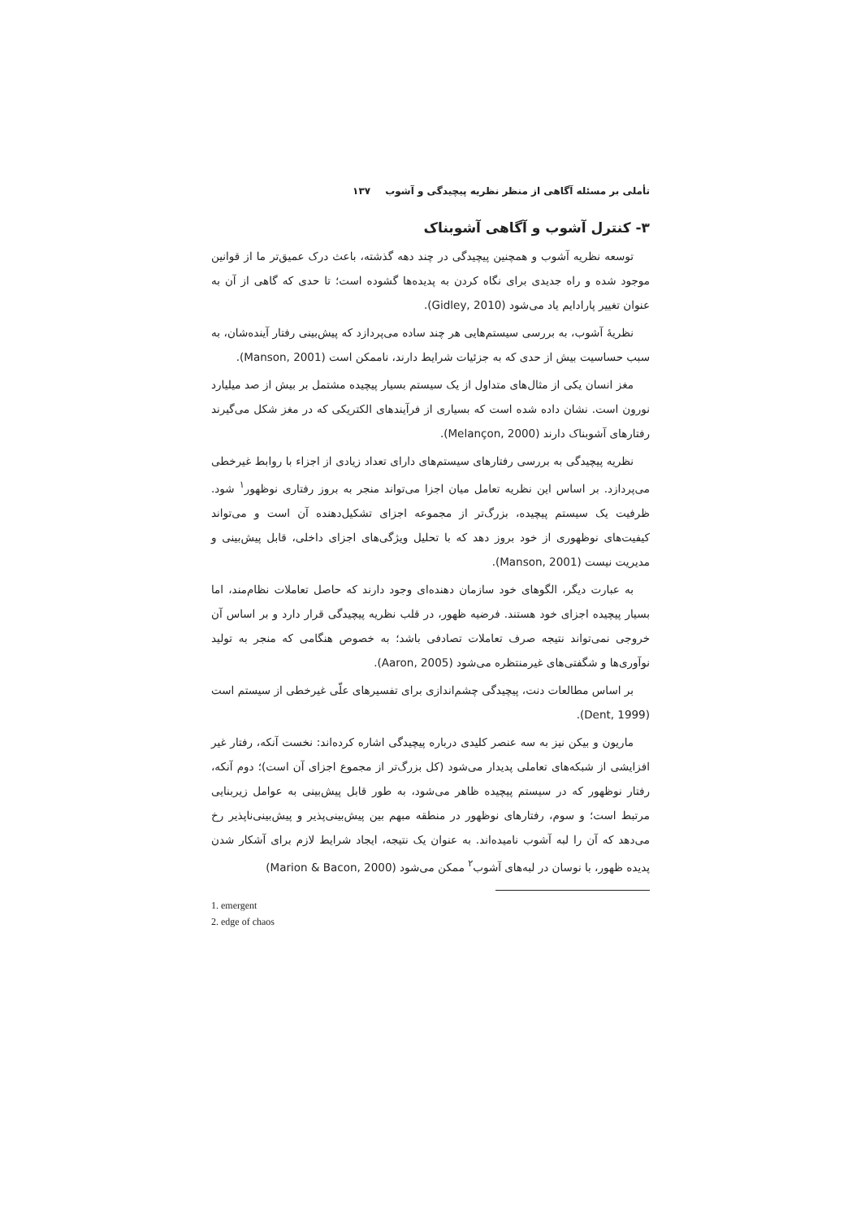تأملی بر مسئله آگاهی از منظر نظریه پیچیدگی و آشوب ۱۳۷
۳- کنترل آشوب و آگاهی آشوبناک
توسعه نظریه آشوب و همچنین پیچیدگی در چند دهه گذشته، باعث درک عمیق‌تر ما از قوانین موجود شده و راه جدیدی برای نگاه کردن به پدیده‌ها گشوده است؛ تا حدی که گاهی از آن به عنوان تغییر پارادایم یاد می‌شود (Gidley, 2010).
نظریهٔ آشوب، به بررسی سیستم‌هایی هر چند ساده می‌پردازد که پیش‌بینی رفتار آینده‌شان، به سبب حساسیت بیش از حدی که به جزئیات شرایط دارند، ناممکن است (Manson, 2001).
مغز انسان یکی از مثال‌های متداول از یک سیستم بسیار پیچیده مشتمل بر بیش از صد میلیارد نورون است. نشان داده شده است که بسیاری از فرآیندهای الکتریکی که در مغز شکل می‌گیرند رفتارهای آشوبناک دارند (Melançon, 2000).
نظریه پیچیدگی به بررسی رفتارهای سیستم‌های دارای تعداد زیادی از اجزاء با روابط غیرخطی می‌پردازد. بر اساس این نظریه تعامل میان اجزا می‌تواند منجر به بروز رفتاری نوظهور<sup>۱</sup> شود. ظرفیت یک سیستم پیچیده، بزرگ‌تر از مجموعه اجزای تشکیل‌دهنده آن است و می‌تواند کیفیت‌های نوظهوری از خود بروز دهد که با تحلیل ویژگی‌های اجزای داخلی، قابل پیش‌بینی و مدیریت نیست (Manson, 2001).
به عبارت دیگر، الگوهای خود سازمان دهنده‌ای وجود دارند که حاصل تعاملات نظام‌مند، اما بسیار پیچیده اجزای خود هستند. فرضیه ظهور، در قلب نظریه پیچیدگی قرار دارد و بر اساس آن خروجی نمی‌تواند نتیجه صرف تعاملات تصادفی باشد؛ به خصوص هنگامی که منجر به تولید نوآوری‌ها و شگفتی‌های غیرمنتظره می‌شود (Aaron, 2005).
بر اساس مطالعات دنت، پیچیدگی چشم‌اندازی برای تفسیرهای علّی غیرخطی از سیستم است (Dent, 1999).
ماریون و بیکن نیز به سه عنصر کلیدی درباره پیچیدگی اشاره کرده‌اند: نخست آنکه، رفتار غیر افزایشی از شبکه‌های تعاملی پدیدار می‌شود (کل بزرگ‌تر از مجموع اجزای آن است)؛ دوم آنکه، رفتار نوظهور که در سیستم پیچیده ظاهر می‌شود، به طور قابل پیش‌بینی به عوامل زیربنایی مرتبط است؛ و سوم، رفتارهای نوظهور در منطقه مبهم بین پیش‌بینی‌پذیر و پیش‌بینی‌ناپذیر رخ می‌دهد که آن را لبه آشوب نامیده‌اند. به عنوان یک نتیجه، ایجاد شرایط لازم برای آشکار شدن پدیده ظهور، با نوسان در لبه‌های آشوب<sup>۲</sup> ممکن می‌شود (Marion & Bacon, 2000)
1. emergent
2. edge of chaos